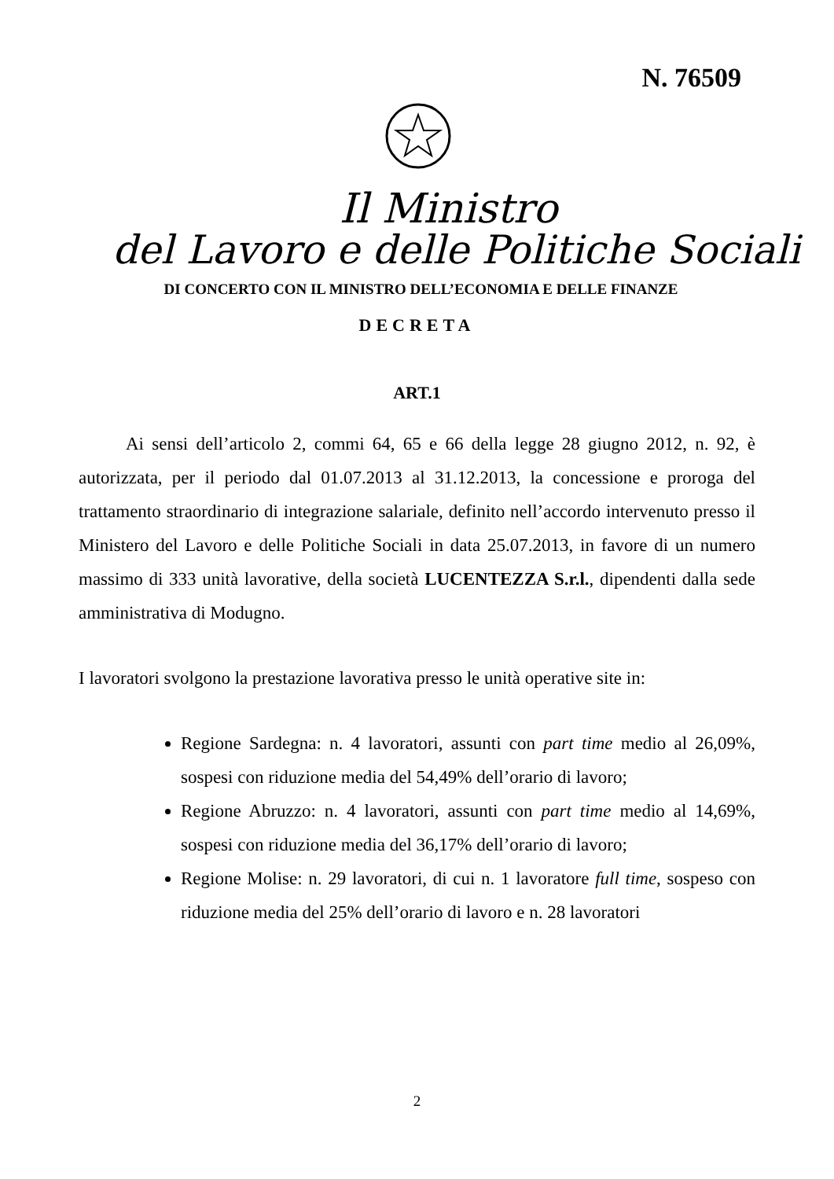N. 76509
Il Ministro
del Lavoro e delle Politiche Sociali
DI CONCERTO CON IL MINISTRO DELL’ECONOMIA E DELLE FINANZE
DECRETA
ART.1
Ai sensi dell’articolo 2, commi 64, 65 e 66 della legge 28 giugno 2012, n. 92, è autorizzata, per il periodo dal 01.07.2013 al 31.12.2013, la concessione e proroga del trattamento straordinario di integrazione salariale, definito nell’accordo intervenuto presso il Ministero del Lavoro e delle Politiche Sociali in data 25.07.2013, in favore di un numero massimo di 333 unità lavorative, della società LUCENTEZZA S.r.l., dipendenti dalla sede amministrativa di Modugno.
I lavoratori svolgono la prestazione lavorativa presso le unità operative site in:
Regione Sardegna: n. 4 lavoratori, assunti con part time medio al 26,09%, sospesi con riduzione media del 54,49% dell’orario di lavoro;
Regione Abruzzo: n. 4 lavoratori, assunti con part time medio al 14,69%, sospesi con riduzione media del 36,17% dell’orario di lavoro;
Regione Molise: n. 29 lavoratori, di cui n. 1 lavoratore full time, sospeso con riduzione media del 25% dell’orario di lavoro e n. 28 lavoratori
2